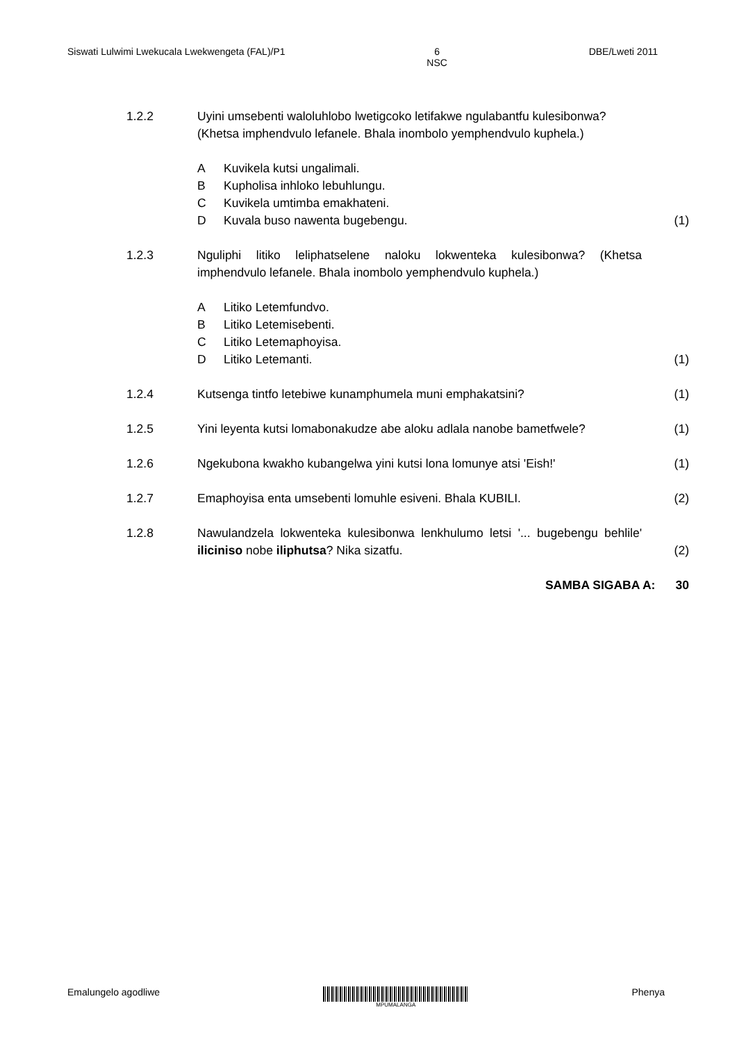Siswati Lulwimi Lwekucala Lwekwengeta (FAL)/P1 6
NSC DBE/Lweti 2011
1.2.2 Uyini umsebenti waloluhlobo lwetigcoko letifakwe ngulabantfu kulesibonwa?
(Khetsa imphendvulo lefanele. Bhala inombolo yemphendvulo kuphela.)
A Kuvikela kutsi ungalimali.
B Kupholisa inhloko lebuhlungu.
C Kuvikela umtimba emakhateni.
D Kuvala buso nawenta bugebengu.
(1)
1.2.3 Nguliphi litiko leliphatselene naloku lokwenteka kulesibonwa? (Khetsa imphendvulo lefanele. Bhala inombolo yemphendvulo kuphela.)
A Litiko Letemfundvo.
B Litiko Letemisebenti.
C Litiko Letemaphoyisa.
D Litiko Letemanti.
(1)
1.2.4 Kutsenga tintfo letebiwe kunamphumela muni emphakatsini? (1)
1.2.5 Yini leyenta kutsi lomabonakudze abe aloku adlala nanobe bametfwele?
(1)
1.2.6 Ngekubona kwakho kubangelwa yini kutsi lona lomunye atsi 'Eish!'
(1)
1.2.7 Emaphoyisa enta umsebenti lomuhle esiveni. Bhala KUBILI. (2)
1.2.8 Nawulandzela lokwenteka kulesibonwa lenkhulumo letsi '... bugebengu behlile' iliciniso nobe iliphutsa? Nika sizatfu.
(2)
SAMBA SIGABA A: 30
Emalungelo agodliwe
MPUMALANGA
Phenya